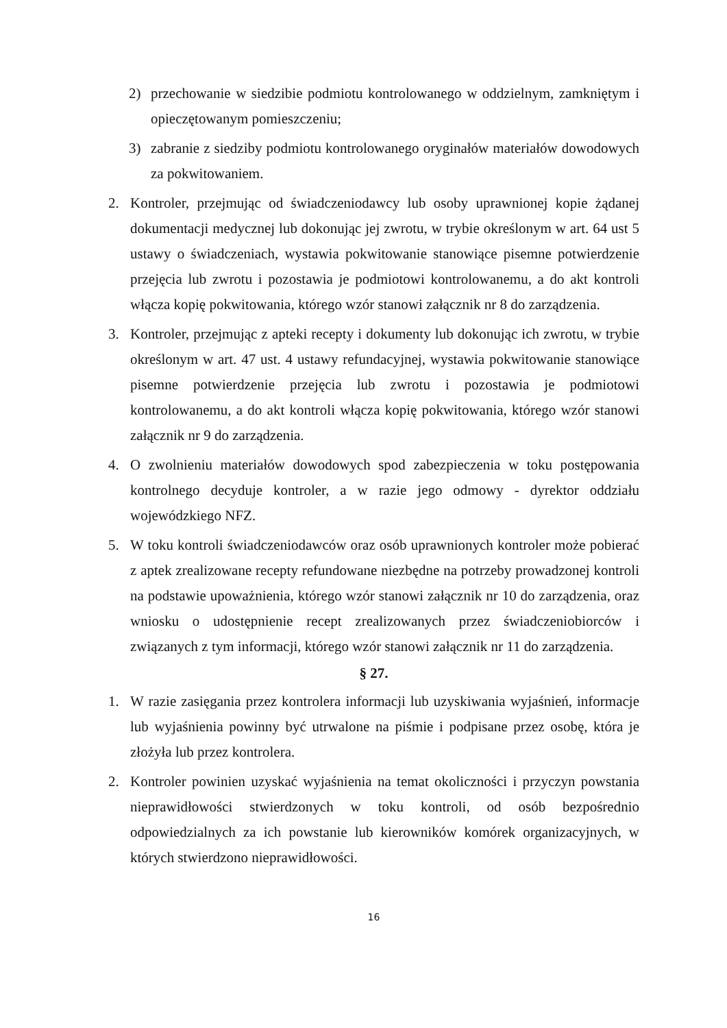2) przechowanie w siedzibie podmiotu kontrolowanego w oddzielnym, zamkniętym i opieczętowanym pomieszczeniu;
3) zabranie z siedziby podmiotu kontrolowanego oryginałów materiałów dowodowych za pokwitowaniem.
2. Kontroler, przejmując od świadczeniodawcy lub osoby uprawnionej kopie żądanej dokumentacji medycznej lub dokonując jej zwrotu, w trybie określonym w art. 64 ust 5 ustawy o świadczeniach, wystawia pokwitowanie stanowiące pisemne potwierdzenie przejęcia lub zwrotu i pozostawia je podmiotowi kontrolowanemu, a do akt kontroli włącza kopię pokwitowania, którego wzór stanowi załącznik nr 8 do zarządzenia.
3. Kontroler, przejmując z apteki recepty i dokumenty lub dokonując ich zwrotu, w trybie określonym w art. 47 ust. 4 ustawy refundacyjnej, wystawia pokwitowanie stanowiące pisemne potwierdzenie przejęcia lub zwrotu i pozostawia je podmiotowi kontrolowanemu, a do akt kontroli włącza kopię pokwitowania, którego wzór stanowi załącznik nr 9 do zarządzenia.
4. O zwolnieniu materiałów dowodowych spod zabezpieczenia w toku postępowania kontrolnego decyduje kontroler, a w razie jego odmowy - dyrektor oddziału wojewódzkiego NFZ.
5. W toku kontroli świadczeniodawców oraz osób uprawnionych kontroler może pobierać z aptek zrealizowane recepty refundowane niezbędne na potrzeby prowadzonej kontroli na podstawie upoważnienia, którego wzór stanowi załącznik nr 10 do zarządzenia, oraz wniosku o udostępnienie recept zrealizowanych przez świadczeniobiorców i związanych z tym informacji, którego wzór stanowi załącznik nr 11 do zarządzenia.
§ 27.
1. W razie zasięgania przez kontrolera informacji lub uzyskiwania wyjaśnień, informacje lub wyjaśnienia powinny być utrwalone na piśmie i podpisane przez osobę, która je złożyła lub przez kontrolera.
2. Kontroler powinien uzyskać wyjaśnienia na temat okoliczności i przyczyn powstania nieprawidłowości stwierdzonych w toku kontroli, od osób bezpośrednio odpowiedzialnych za ich powstanie lub kierowników komórek organizacyjnych, w których stwierdzono nieprawidłowości.
16